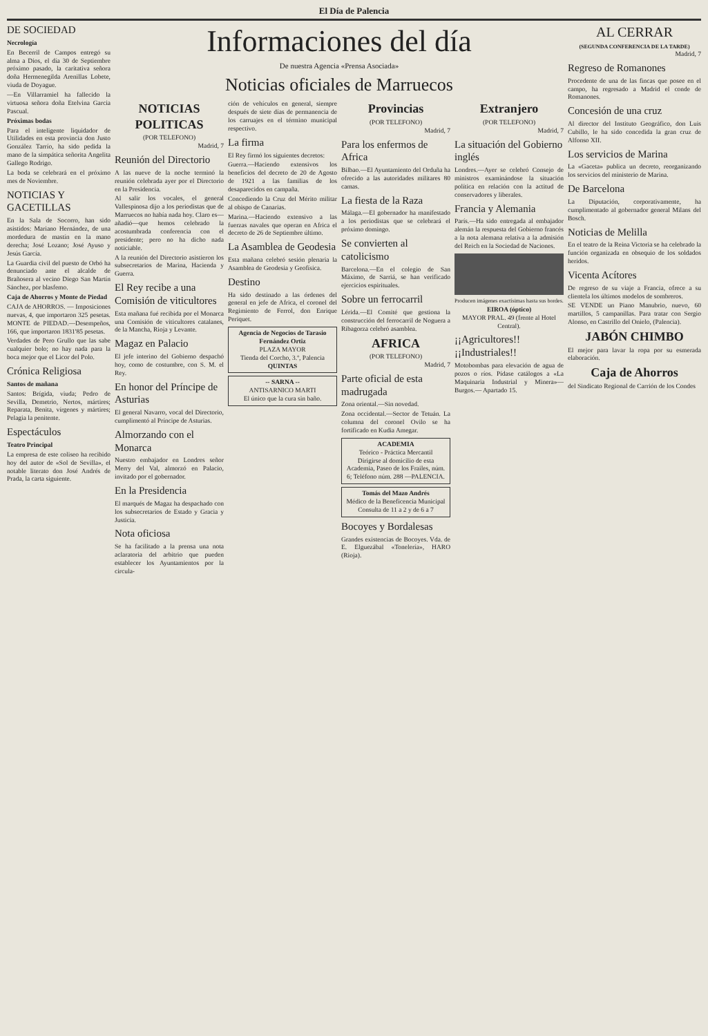El Día de Palencia
DE SOCIEDAD
Necrología
En Becerril de Campos entregó su alma a Dios, el día 30 de Septiembre próximo pasado, la caritativa señora doña Hermenegilda Arenillas Lobete, viuda de Doyague.
—En Villarramiel ha fallecido la virtuosa señora doña Etelvina Garcia Pascual.
Próximas bodas
Para el inteligente liquidador de Utilidades en esta provincia don Justo González Tarrío, ha sido pedida la mano de la simpática señorita Angelita Gallego Rodrigo.
La boda se celebrará en el próximo mes de Noviembre.
NOTICIAS Y GACETILLAS
En la Sala de Socorro, han sido asistidos: Mariano Hernández, de una mordedura de mastín en la mano derecha; José Lozano; José Ayuso y Jesús García.
La Guardia civil del puesto de Orbó ha denunciado ante el alcalde de Brañosera al vecino Diego San Martín Sánchez, por blasfemo.
Caja de Ahorros y Monte de Piedad
CAJA de AHORROS. — Imposiciones nuevas, 4, que importaron 325 pesetas. MONTE de PIEDAD.—Desempeños, 166, que importaron 1831'85 pesetas.
Verdades de Pero Grullo que las sabe cualquier bolo; no hay nada para la boca mejor que el Licor del Polo.
Crónica Religiosa
Santos de mañana
Santos: Brígida, viuda; Pedro de Sevilla, Demetrio, Nertos, mártires; Reparata, Benita, vírgenes y mártires; Pelagia la penitente.
Espectáculos
Teatro Principal
La empresa de este coliseo ha recibido hoy del autor de «Sol de Sevilla», el notable literato don José Andrés de Prada, la carta siguiente.
Informaciones del día
De nuestra Agencia «Prensa Asociada»
Noticias oficiales de Marruecos
NOTICIAS POLITICAS
(POR TELEFONO)
Madrid, 7
Reunión del Directorio
A las nueve de la noche terminó la reunión celebrada ayer por el Directorio en la Presidencia.
Al salir los vocales, el general Vallespinosa dijo a los periodistas que de Marruecos no había nada hoy. Claro es—añadió—que hemos celebrado la acostumbrada conferencia con el presidente; pero no ha dicho nada noticiable.
A la reunión del Directorio asistieron los subsecretarios de Marina, Hacienda y Guerra.
El Rey recibe a una Comisión de viticultores
Esta mañana fué recibida por el Monarca una Comisión de viticultores catalanes, de la Mancha, Rioja y Levante.
Magaz en Palacio
El jefe interino del Gobierno despachó hoy, como de costumbre, con S. M. el Rey.
En honor del Príncipe de Asturias
El general Navarro, vocal del Directorio, cumplimentó al Príncipe de Asturias.
Almorzando con el Monarca
Nuestro embajador en Londres señor Merry del Val, almorzó en Palacio, invitado por el gobernador.
En la Presidencia
El marqués de Magaz ha despachado con los subsecretarios de Estado y Gracia y Justicia.
Nota oficiosa
Se ha facilitado a la prensa una nota aclaratoria del arbitrio que pueden establecer los Ayuntamientos por la circula-
ción de vehículos en general, siempre después de siete días de permanencia de los carruajes en el término municipal respectivo.
La firma
El Rey firmó los siguientes decretos:
Guerra.—Haciendo extensivos los beneficios del decreto de 20 de Agosto de 1921 a las familias de los desaparecidos en campaña.
Concediendo la Cruz del Mérito militar al obispo de Canarias.
Marina.—Haciendo extensivo a las fuerzas navales que operan en Africa el decreto de 26 de Septiembre último.
La Asamblea de Geodesia
Esta mañana celebró sesión plenaria la Asamblea de Geodesia y Geofísica.
Destino
Ha sido destinado a las órdenes del general en jefe de Africa, el coronel del Regimiento de Ferrol, don Enrique Periquet.
Agencia de Negocios de Tarasio Fernández Ortiz
PLAZA MAYOR
Tienda del Corcho, 3.º, Palencia
QUINTAS
-- SARNA --
ANTISARNICO MARTI
El único que la cura sin baño.
Provincias
(POR TELEFONO)
Madrid, 7
Para los enfermos de Africa
Bilbao.—El Ayuntamiento del Orduña ha ofrecido a las autoridades militares 80 camas.
La fiesta de la Raza
Málaga.—El gobernador ha manifestado a los periodistas que se celebrará el próximo domingo.
Se convierten al catolicismo
Barcelona.—En el colegio de San Máximo, de Sarriá, se han verificado ejercicios espirituales.
Sobre un ferrocarril
Lérida.—El Comité que gestiona la construcción del ferrocarril de Noguera a Ribagorza celebró asamblea.
AFRICA
(POR TELEFONO)
Madrid, 7
Parte oficial de esta madrugada
Zona oriental.—Sin novedad.
Zona occidental.—Sector de Tetuán. La columna del coronel Ovilo se ha fortificado en Kudia Amegar.
ACADEMIA
Teórico - Práctica Mercantil
Dirigirse al domicilio de esta Academia, Paseo de los Frailes, núm. 6; Teléfono núm. 288 —PALENCIA.
Tomás del Mazo Andrés
Médico de la Beneficencia Municipal
Consulta de 11 a 2 y de 6 a 7
Bocoyes y Bordalesas
Grandes existencias de Bocoyes. Vda. de E. Elguezábal «Tonelería», HARO (Rioja).
Extranjero
(POR TELEFONO)
Madrid, 7
La situación del Gobierno inglés
Londres.—Ayer se celebró Consejo de ministros examinándose la situación política en relación con la actitud de conservadores y liberales.
Francia y Alemania
París.—Ha sido entregada al embajador alemán la respuesta del Gobierno francés a la nota alemana relativa a la admisión del Reich en la Sociedad de Naciones.
Producen imágenes exactísimas hasta sus bordes.
EIROA (óptico)
MAYOR PRAL. 49 (frente al Hotel Central).
¡¡Agricultores!! ¡¡Industriales!!
Motobombas para elevación de agua de pozos o ríos. Pídase catálogos a «La Maquinaria Industrial y Minera»—Burgos.— Apartado 15.
AL CERRAR
(SEGUNDA CONFERENCIA DE LA TARDE)
Madrid, 7
Regreso de Romanones
Procedente de una de las fincas que posee en el campo, ha regresado a Madrid el conde de Romanones.
Concesión de una cruz
Al director del Instituto Geográfico, don Luis Cubillo, le ha sido concedida la gran cruz de Alfonso XII.
Los servicios de Marina
La «Gaceta» publica un decreto, reorganizando los servicios del ministerio de Marina.
De Barcelona
La Diputación, corporativamente, ha cumplimentado al gobernador general Milans del Bosch.
Noticias de Melilla
En el teatro de la Reina Victoria se ha celebrado la función organizada en obsequio de los soldados heridos.
Vicenta Acítores
De regreso de su viaje a Francia, ofrece a su clientela los últimos modelos de sombreros.
SE VENDE un Piano Manubrio, nuevo, 60 martillos, 5 campanillas. Para tratar con Sergio Alonso, en Castrillo del Onielo, (Palencia).
JABÓN CHIMBO
El mejor para lavar la ropa por su esmerada elaboración.
Caja de Ahorros
del Sindicato Regional de Carrión de los Condes